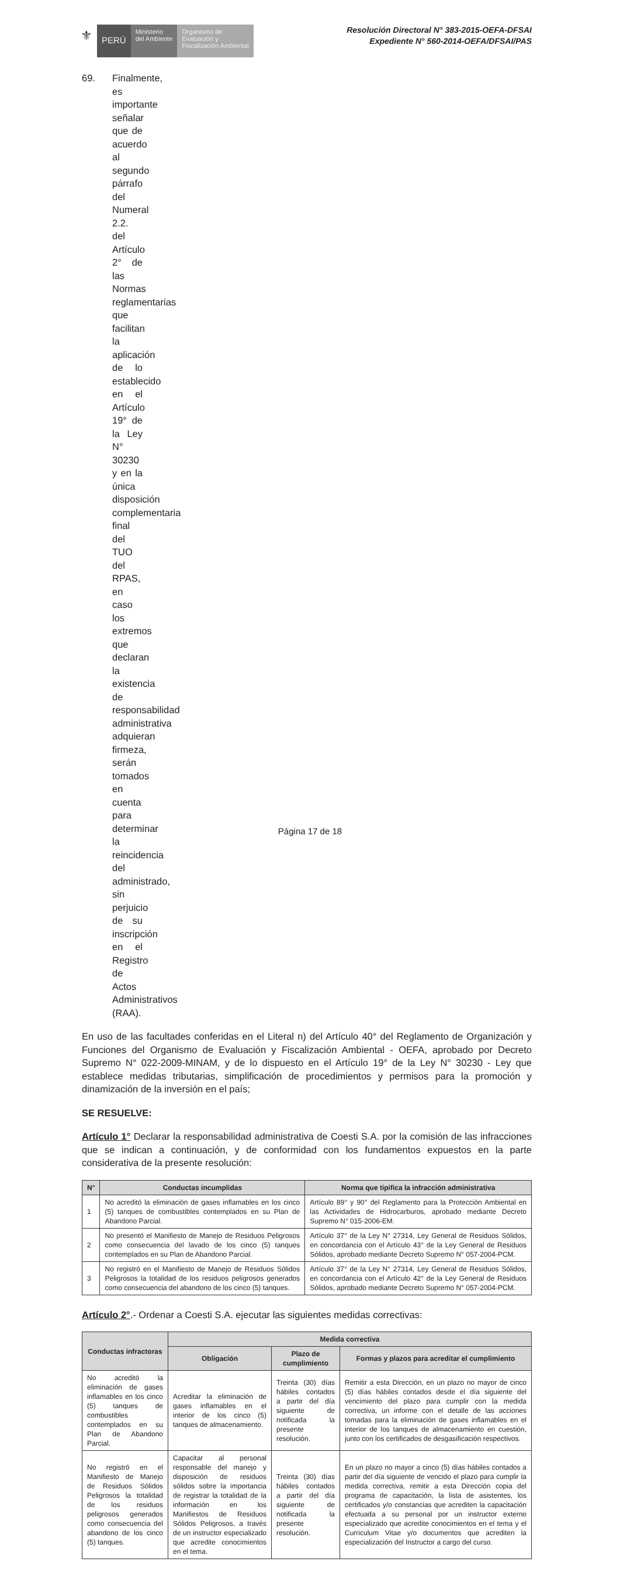⚜
PERÚ
Ministerio
del Ambiente
Organismo de
Evaluación y
Fiscalización Ambiental
Resolución Directoral N° 383-2015-OEFA-DFSAI
Expediente N° 560-2014-OEFA/DFSAI/PAS
69. Finalmente, es importante señalar que de acuerdo al segundo párrafo del Numeral 2.2. del Artículo 2° de las Normas reglamentarias que facilitan la aplicación de lo establecido en el Artículo 19° de la Ley N° 30230 y en la única disposición complementaria final del TUO del RPAS, en caso los extremos que declaran la existencia de responsabilidad administrativa adquieran firmeza, serán tomados en cuenta para determinar la reincidencia del administrado, sin perjuicio de su inscripción en el Registro de Actos Administrativos (RAA).
En uso de las facultades conferidas en el Literal n) del Artículo 40° del Reglamento de Organización y Funciones del Organismo de Evaluación y Fiscalización Ambiental - OEFA, aprobado por Decreto Supremo N° 022-2009-MINAM, y de lo dispuesto en el Artículo 19° de la Ley N° 30230 - Ley que establece medidas tributarias, simplificación de procedimientos y permisos para la promoción y dinamización de la inversión en el país;
SE RESUELVE:
Artículo 1° Declarar la responsabilidad administrativa de Coesti S.A. por la comisión de las infracciones que se indican a continuación, y de conformidad con los fundamentos expuestos en la parte considerativa de la presente resolución:
| N° | Conductas incumplidas | Norma que tipifica la infracción administrativa |
| --- | --- | --- |
| 1 | No acreditó la eliminación de gases inflamables en los cinco (5) tanques de combustibles contemplados en su Plan de Abandono Parcial. | Artículo 89° y 90° del Reglamento para la Protección Ambiental en las Actividades de Hidrocarburos, aprobado mediante Decreto Supremo N° 015-2006-EM. |
| 2 | No presentó el Manifiesto de Manejo de Residuos Peligrosos como consecuencia del lavado de los cinco (5) tanques contemplados en su Plan de Abandono Parcial. | Artículo 37° de la Ley N° 27314, Ley General de Residuos Sólidos, en concordancia con el Artículo 43° de la Ley General de Residuos Sólidos, aprobado mediante Decreto Supremo N° 057-2004-PCM. |
| 3 | No registró en el Manifiesto de Manejo de Residuos Sólidos Peligrosos la totalidad de los residuos peligrosos generados como consecuencia del abandono de los cinco (5) tanques. | Artículo 37° de la Ley N° 27314, Ley General de Residuos Sólidos, en concordancia con el Artículo 42° de la Ley General de Residuos Sólidos, aprobado mediante Decreto Supremo N° 057-2004-PCM. |
Artículo 2°.- Ordenar a Coesti S.A. ejecutar las siguientes medidas correctivas:
| Conductas infractoras | Medida correctiva | | |
| --- | --- | --- | --- |
| | Obligación | Plazo de cumplimiento | Formas y plazos para acreditar el cumplimiento |
| No acreditó la eliminación de gases inflamables en los cinco (5) tanques de combustibles contemplados en su Plan de Abandono Parcial. | Acreditar la eliminación de gases inflamables en el interior de los cinco (5) tanques de almacenamiento. | Treinta (30) días hábiles contados a partir del día siguiente de notificada la presente resolución. | Remitir a esta Dirección, en un plazo no mayor de cinco (5) días hábiles contados desde el día siguiente del vencimiento del plazo para cumplir con la medida correctiva, un informe con el detalle de las acciones tomadas para la eliminación de gases inflamables en el interior de los tanques de almacenamiento en cuestión, junto con los certificados de desgasificación respectivos. |
| No registró en el Manifiesto de Manejo de Residuos Sólidos Peligrosos la totalidad de los residuos peligrosos generados como consecuencia del abandono de los cinco (5) tanques. | Capacitar al personal responsable del manejo y disposición de residuos sólidos sobre la importancia de registrar la totalidad de la información en los Manifiestos de Residuos Sólidos Peligrosos, a través de un instructor especializado que acredite conocimientos en el tema. | Treinta (30) días hábiles contados a partir del día siguiente de notificada la presente resolución. | En un plazo no mayor a cinco (5) días hábiles contados a partir del día siguiente de vencido el plazo para cumplir la medida correctiva, remitir a esta Dirección copia del programa de capacitación, la lista de asistentes, los certificados y/o constancias que acrediten la capacitación efectuada a su personal por un instructor externo especializado que acredite conocimientos en el tema y el Curriculum Vitae y/o documentos que acrediten la especialización del Instructor a cargo del curso. |
Página 17 de 18